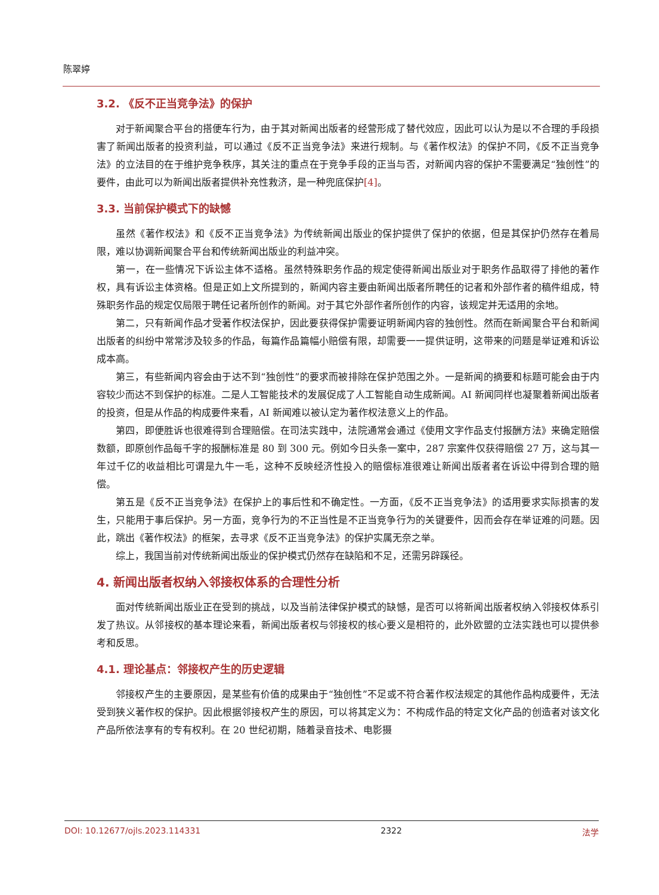陈翠婷
3.2. 《反不正当竞争法》的保护
对于新闻聚合平台的搭便车行为，由于其对新闻出版者的经营形成了替代效应，因此可以认为是以不合理的手段损害了新闻出版者的投资利益，可以通过《反不正当竞争法》来进行规制。与《著作权法》的保护不同，《反不正当竞争法》的立法目的在于维护竞争秩序，其关注的重点在于竞争手段的正当与否，对新闻内容的保护不需要满足“独创性”的要件，由此可以为新闻出版者提供补充性救济，是一种兜底保护[4]。
3.3. 当前保护模式下的缺憾
虽然《著作权法》和《反不正当竞争法》为传统新闻出版业的保护提供了保护的依据，但是其保护仍然存在着局限，难以协调新闻聚合平台和传统新闻出版业的利益冲突。
第一，在一些情况下诉讼主体不适格。虽然特殊职务作品的规定使得新闻出版业对于职务作品取得了排他的著作权，具有诉讼主体资格。但是正如上文所提到的，新闻内容主要由新闻出版者所聘任的记者和外部作者的稿件组成，特殊职务作品的规定仅局限于聘任记者所创作的新闻。对于其它外部作者所创作的内容，该规定并无适用的余地。
第二，只有新闻作品才受著作权法保护，因此要获得保护需要证明新闻内容的独创性。然而在新闻聚合平台和新闻出版者的纠纷中常常涉及较多的作品，每篇作品篇幅小赔偿有限，却需要一一提供证明，这带来的问题是举证难和诉讼成本高。
第三，有些新闻内容会由于达不到“独创性”的要求而被排除在保护范围之外。一是新闻的摘要和标题可能会由于内容较少而达不到保护的标准。二是人工智能技术的发展促成了人工智能自动生成新闻。AI 新闻同样也凝聚着新闻出版者的投资，但是从作品的构成要件来看，AI 新闻难以被认定为著作权法意义上的作品。
第四，即便胜诉也很难得到合理赔偿。在司法实践中，法院通常会通过《使用文字作品支付报酬方法》来确定赔偿数额，即原创作品每千字的报酬标准是 80 到 300 元。例如今日头条一案中，287 宗案件仅获得赔偿 27 万，这与其一年过千亿的收益相比可谓是九牛一毛，这种不反映经济性投入的赔偿标准很难让新闻出版者者在诉讼中得到合理的赔偿。
第五是《反不正当竞争法》在保护上的事后性和不确定性。一方面，《反不正当竞争法》的适用要求实际损害的发生，只能用于事后保护。另一方面，竞争行为的不正当性是不正当竞争行为的关键要件，因而会存在举证难的问题。因此，跳出《著作权法》的框架，去寻求《反不正当竞争法》的保护实属无奈之举。
综上，我国当前对传统新闻出版业的保护模式仍然存在缺陷和不足，还需另辟蹊径。
4. 新闻出版者权纳入邻接权体系的合理性分析
面对传统新闻出版业正在受到的挑战，以及当前法律保护模式的缺憾，是否可以将新闻出版者权纳入邻接权体系引发了热议。从邻接权的基本理论来看，新闻出版者权与邻接权的核心要义是相符的，此外欧盟的立法实践也可以提供参考和反思。
4.1. 理论基点：邻接权产生的历史逻辑
邻接权产生的主要原因，是某些有价值的成果由于“独创性”不足或不符合著作权法规定的其他作品构成要件，无法受到狭义著作权的保护。因此根据邻接权产生的原因，可以将其定义为：不构成作品的特定文化产品的创造者对该文化产品所依法享有的专有权利。在 20 世纪初期，随着录音技术、电影摄
DOI: 10.12677/ojls.2023.114331 2322 法学